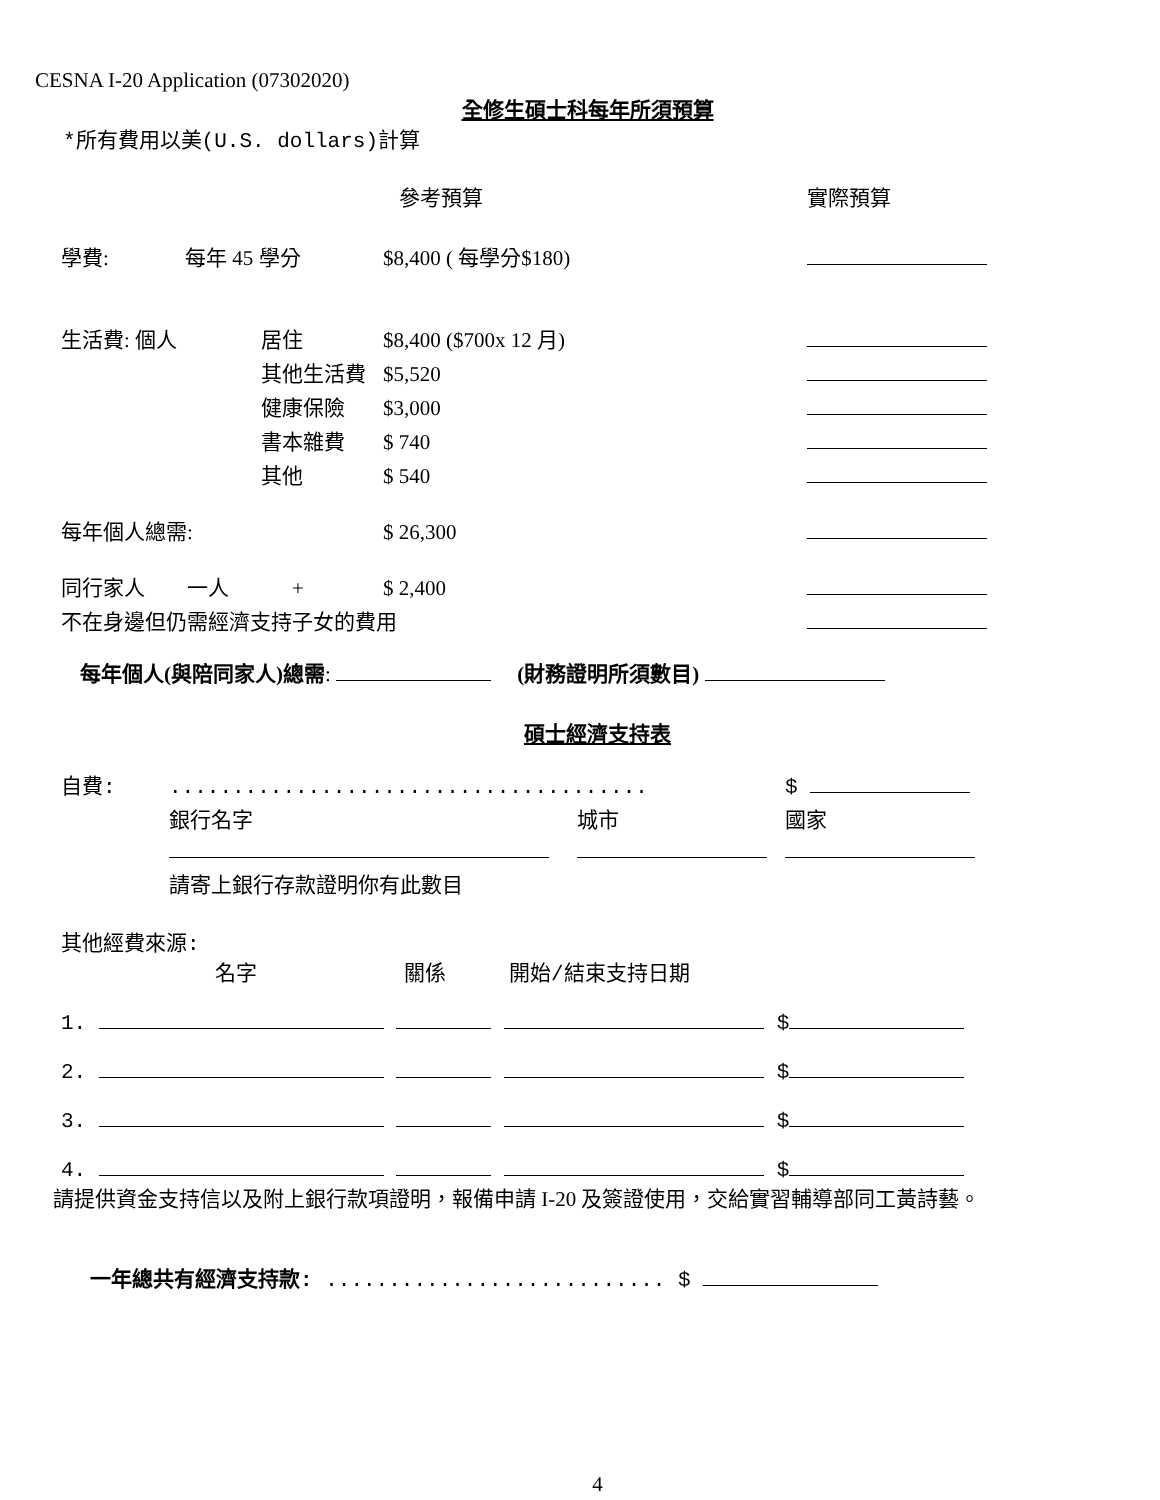CESNA I-20 Application (07302020)
全修生碩士科每年所須預算
*所有費用以美(U.S. dollars)計算
| | | 參考預算 | 實際預算 |
| 學費: | 每年 45 學分 | $8,400 ( 每學分$180) | |
| 生活費: 個人 | 居住 | $8,400 ($700x 12 月) | |
| | 其他生活費 | $5,520 | |
| | 健康保險 | $3,000 | |
| | 書本雜費 | $ 740 | |
| | 其他 | $ 540 | |
| 每年個人總需: | | $ 26,300 | |
| 同行家人 一人 + | | $ 2,400 | |
| 不在身邊但仍需經濟支持子女的費用 | | | |
每年個人(與陪同家人)總需: (財務證明所須數目)
碩士經濟支持表
| 自費: | ...................................... | | $ |
| | 銀行名字 | 城市 | 國家 |
| | 請寄上銀行存款證明你有此數目 | | |
其他經費來源:
名字　　　　　　　關係　　　開始/結束支持日期
1. $
2. $
3. $
4. $
請提供資金支持信以及附上銀行款項證明，報備申請 I-20 及簽證使用，交給實習輔導部同工黃詩藝。
一年總共有經濟支持款: ........................... $
4